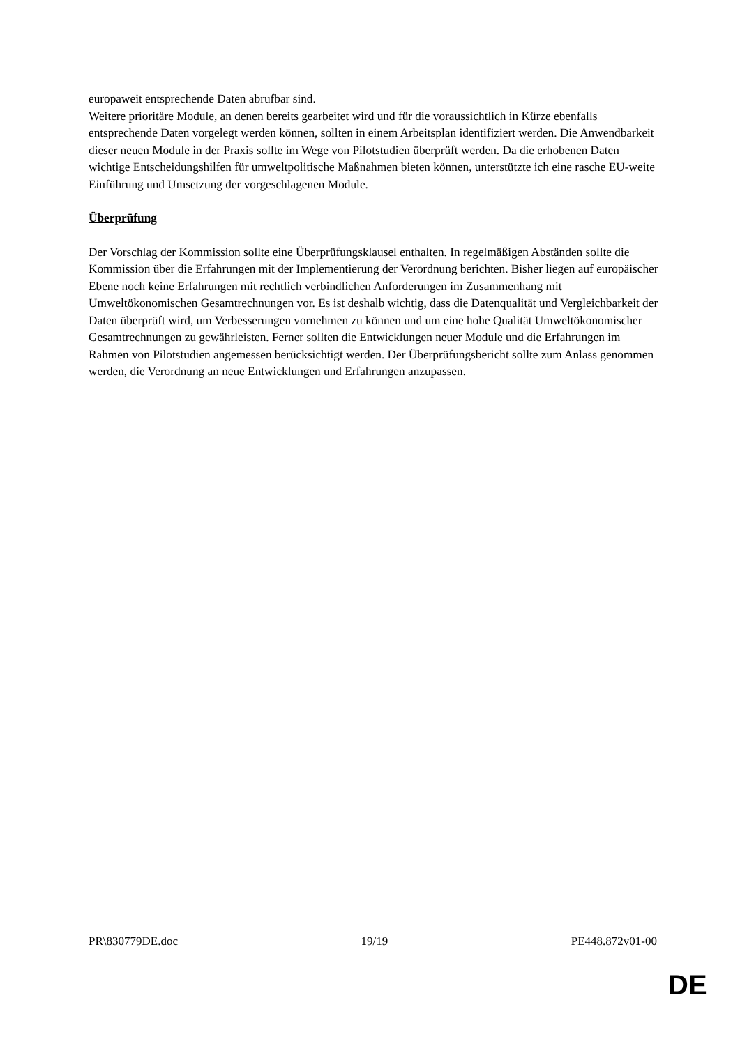europaweit entsprechende Daten abrufbar sind.
Weitere prioritäre Module, an denen bereits gearbeitet wird und für die voraussichtlich in Kürze ebenfalls entsprechende Daten vorgelegt werden können, sollten in einem Arbeitsplan identifiziert werden. Die Anwendbarkeit dieser neuen Module in der Praxis sollte im Wege von Pilotstudien überprüft werden. Da die erhobenen Daten wichtige Entscheidungshilfen für umweltpolitische Maßnahmen bieten können, unterstützte ich eine rasche EU-weite Einführung und Umsetzung der vorgeschlagenen Module.
Überprüfung
Der Vorschlag der Kommission sollte eine Überprüfungsklausel enthalten. In regelmäßigen Abständen sollte die Kommission über die Erfahrungen mit der Implementierung der Verordnung berichten. Bisher liegen auf europäischer Ebene noch keine Erfahrungen mit rechtlich verbindlichen Anforderungen im Zusammenhang mit Umweltökonomischen Gesamtrechnungen vor. Es ist deshalb wichtig, dass die Datenqualität und Vergleichbarkeit der Daten überprüft wird, um Verbesserungen vornehmen zu können und um eine hohe Qualität Umweltökonomischer Gesamtrechnungen zu gewährleisten. Ferner sollten die Entwicklungen neuer Module und die Erfahrungen im Rahmen von Pilotstudien angemessen berücksichtigt werden. Der Überprüfungsbericht sollte zum Anlass genommen werden, die Verordnung an neue Entwicklungen und Erfahrungen anzupassen.
PR\830779DE.doc 19/19 PE448.872v01-00
DE